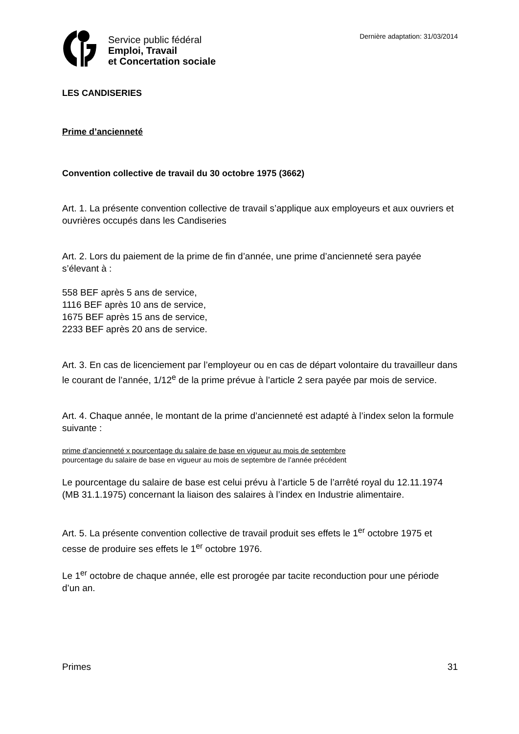Service public fédéral
Emploi, Travail
et Concertation sociale
Dernière adaptation: 31/03/2014
LES CANDISERIES
Prime d’ancienneté
Convention collective de travail du 30 octobre 1975 (3662)
Art. 1. La présente convention collective de travail s’applique aux employeurs et aux ouvriers et ouvrières occupés dans les Candiseries
Art. 2. Lors du paiement de la prime de fin d’année, une prime d’ancienneté sera payée s’élevant à :
558 BEF après 5 ans de service,
1116 BEF après 10 ans de service,
1675 BEF après 15 ans de service,
2233 BEF après 20 ans de service.
Art. 3. En cas de licenciement par l’employeur ou en cas de départ volontaire du travailleur dans le courant de l’année, 1/12<sup>e</sup> de la prime prévue à l’article 2 sera payée par mois de service.
Art. 4. Chaque année, le montant de la prime d’ancienneté est adapté à l’index selon la formule suivante :
prime d’ancienneté x pourcentage du salaire de base en vigueur au mois de septembre
pourcentage du salaire de base en vigueur au mois de septembre de l’année précédent
Le pourcentage du salaire de base est celui prévu à l’article 5 de l’arrêté royal du 12.11.1974 (MB 31.1.1975) concernant la liaison des salaires à l’index en Industrie alimentaire.
Art. 5. La présente convention collective de travail produit ses effets le 1<sup>er</sup> octobre 1975 et cesse de produire ses effets le 1<sup>er</sup> octobre 1976.
Le 1<sup>er</sup> octobre de chaque année, elle est prorogée par tacite reconduction pour une période d’un an.
Primes 31